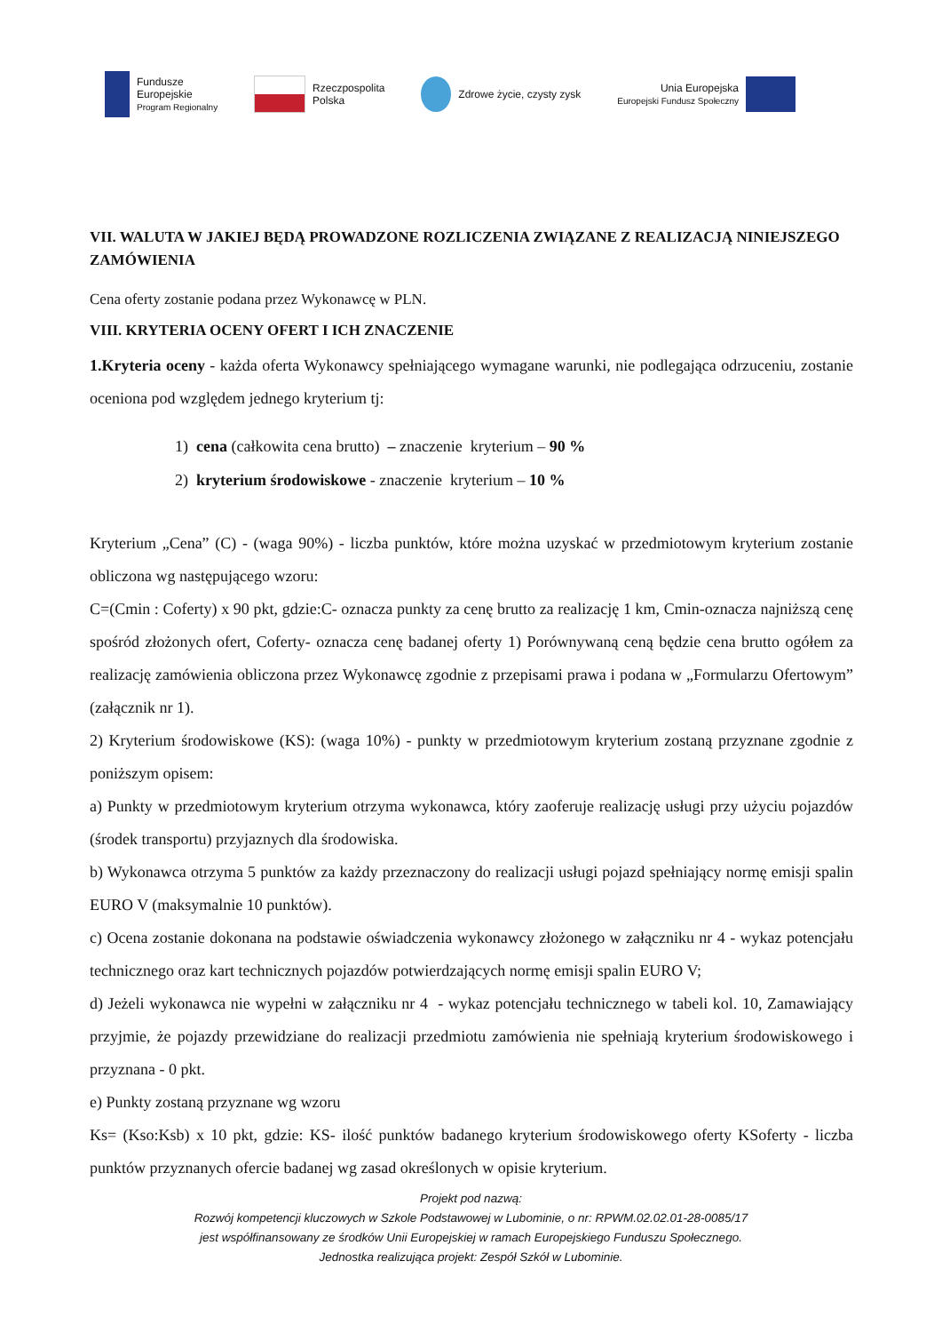Fundusze
Europejskie
Program Regionalny
Rzeczpospolita
Polska
Zdrowe życie, czysty zysk
Unia Europejska
Europejski Fundusz Społeczny
VII. WALUTA W JAKIEJ BĘDĄ PROWADZONE ROZLICZENIA ZWIĄZANE Z REALIZACJĄ NINIEJSZEGO ZAMÓWIENIA
Cena oferty zostanie podana przez Wykonawcę w PLN.
VIII. KRYTERIA OCENY OFERT I ICH ZNACZENIE
1.Kryteria oceny - każda oferta Wykonawcy spełniającego wymagane warunki, nie podlegająca odrzuceniu, zostanie oceniona pod względem jednego kryterium tj:
1) cena (całkowita cena brutto) – znaczenie kryterium – 90 %
2) kryterium środowiskowe - znaczenie kryterium – 10 %
Kryterium „Cena” (C) - (waga 90%) - liczba punktów, które można uzyskać w przedmiotowym kryterium zostanie obliczona wg następującego wzoru:
C=(Cmin : Coferty) x 90 pkt, gdzie:C- oznacza punkty za cenę brutto za realizację 1 km, Cmin-oznacza najniższą cenę spośród złożonych ofert, Coferty- oznacza cenę badanej oferty 1) Porównywaną ceną będzie cena brutto ogółem za realizację zamówienia obliczona przez Wykonawcę zgodnie z przepisami prawa i podana w „Formularzu Ofertowym” (załącznik nr 1).
2) Kryterium środowiskowe (KS): (waga 10%) - punkty w przedmiotowym kryterium zostaną przyznane zgodnie z poniższym opisem:
a) Punkty w przedmiotowym kryterium otrzyma wykonawca, który zaoferuje realizację usługi przy użyciu pojazdów (środek transportu) przyjaznych dla środowiska.
b) Wykonawca otrzyma 5 punktów za każdy przeznaczony do realizacji usługi pojazd spełniający normę emisji spalin EURO V (maksymalnie 10 punktów).
c) Ocena zostanie dokonana na podstawie oświadczenia wykonawcy złożonego w załączniku nr 4 - wykaz potencjału technicznego oraz kart technicznych pojazdów potwierdzających normę emisji spalin EURO V;
d) Jeżeli wykonawca nie wypełni w załączniku nr 4 - wykaz potencjału technicznego w tabeli kol. 10, Zamawiający przyjmie, że pojazdy przewidziane do realizacji przedmiotu zamówienia nie spełniają kryterium środowiskowego i przyznana - 0 pkt.
e) Punkty zostaną przyznane wg wzoru
Ks= (Kso:Ksb) x 10 pkt, gdzie: KS- ilość punktów badanego kryterium środowiskowego oferty KSoferty - liczba punktów przyznanych ofercie badanej wg zasad określonych w opisie kryterium.
Projekt pod nazwą:
Rozwój kompetencji kluczowych w Szkole Podstawowej w Lubominie, o nr: RPWM.02.02.01-28-0085/17
jest współfinansowany ze środków Unii Europejskiej w ramach Europejskiego Funduszu Społecznego.
Jednostka realizująca projekt: Zespół Szkół w Lubominie.